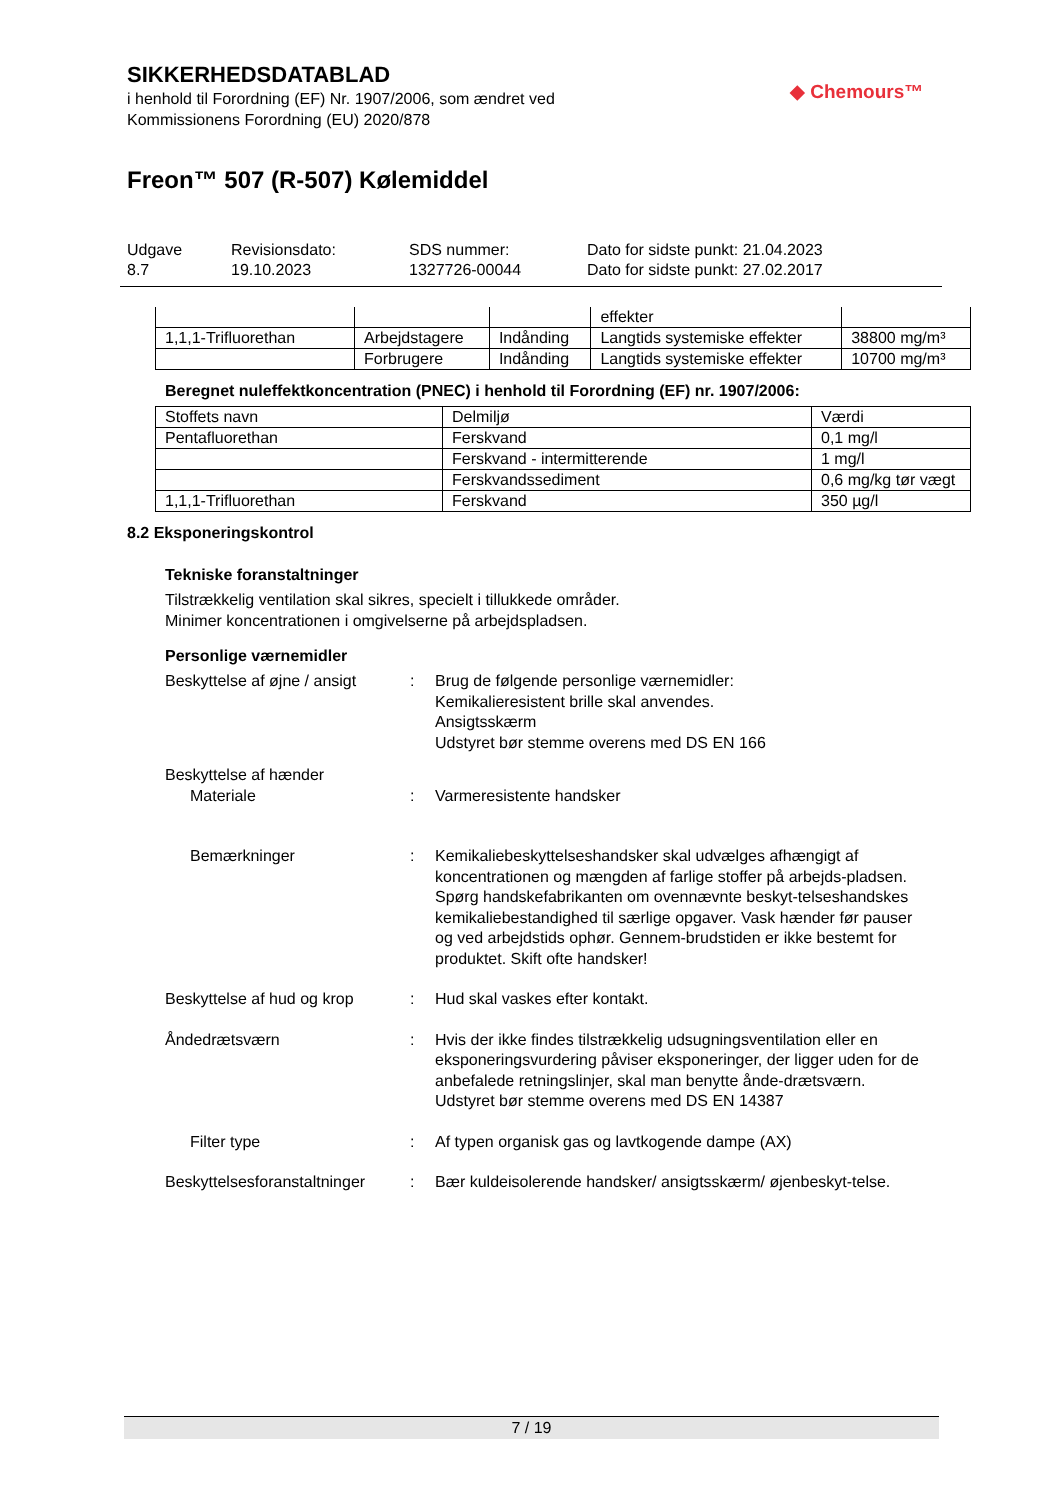◆ Chemours™
SIKKERHEDSDATABLAD
i henhold til Forordning (EF) Nr. 1907/2006, som ændret ved
Kommissionens Forordning (EU) 2020/878
Freon™ 507 (R-507) Kølemiddel
Udgave
8.7
Revisionsdato:
19.10.2023
SDS nummer:
1327726-00044
Dato for sidste punkt: 21.04.2023
Dato for sidste punkt: 27.02.2017
| | | | effekter | |
| 1,1,1-Trifluorethan | Arbejdstagere | Indånding | Langtids systemiske effekter | 38800 mg/m³ |
| | Forbrugere | Indånding | Langtids systemiske effekter | 10700 mg/m³ |
Beregnet nuleffektkoncentration (PNEC) i henhold til Forordning (EF) nr. 1907/2006:
| Stoffets navn | Delmiljø | Værdi |
| --- | --- | --- |
| Pentafluorethan | Ferskvand | 0,1 mg/l |
| | Ferskvand - intermitterende | 1 mg/l |
| | Ferskvandssediment | 0,6 mg/kg tør vægt |
| 1,1,1-Trifluorethan | Ferskvand | 350 µg/l |
8.2 Eksponeringskontrol
Tekniske foranstaltninger
Tilstrækkelig ventilation skal sikres, specielt i tillukkede områder.
Minimer koncentrationen i omgivelserne på arbejdspladsen.
Personlige værnemidler
Beskyttelse af øjne / ansigt
: Brug de følgende personlige værnemidler:
Kemikalieresistent brille skal anvendes.
Ansigtsskærm
Udstyret bør stemme overens med DS EN 166
Beskyttelse af hænder
Materiale : Varmeresistente handsker
Bemærkninger : Kemikaliebeskyttelseshandsker skal udvælges afhængigt af koncentrationen og mængden af farlige stoffer på arbejds-pladsen. Spørg handskefabrikanten om ovennævnte beskyt-telseshandskes kemikaliebestandighed til særlige opgaver. Vask hænder før pauser og ved arbejdstids ophør. Gennem-brudstiden er ikke bestemt for produktet. Skift ofte handsker!
Beskyttelse af hud og krop
: Hud skal vaskes efter kontakt.
Åndedrætsværn : Hvis der ikke findes tilstrækkelig udsugningsventilation eller en eksponeringsvurdering påviser eksponeringer, der ligger uden for de anbefalede retningslinjer, skal man benytte ånde-drætsværn.
Udstyret bør stemme overens med DS EN 14387
Filter type : Af typen organisk gas og lavtkogende dampe (AX)
Beskyttelsesforanstaltninger
: Bær kuldeisolerende handsker/ ansigtsskærm/ øjenbeskyt-telse.
7 / 19